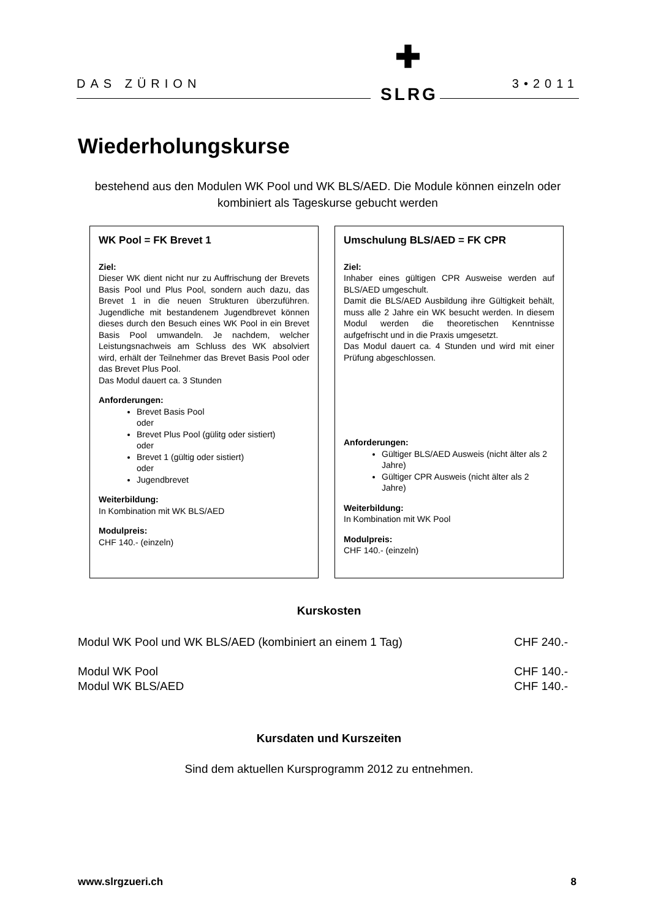DAS ZÜRION 3•2011
✚
SLRG
Wiederholungskurse
bestehend aus den Modulen WK Pool und WK BLS/AED. Die Module können einzeln oder kombiniert als Tageskurse gebucht werden
WK Pool = FK Brevet 1
Ziel:
Dieser WK dient nicht nur zu Auffrischung der Brevets Basis Pool und Plus Pool, sondern auch dazu, das Brevet 1 in die neuen Strukturen überzuführen. Jugendliche mit bestandenem Jugendbrevet können dieses durch den Besuch eines WK Pool in ein Brevet Basis Pool umwandeln. Je nachdem, welcher Leistungsnachweis am Schluss des WK absolviert wird, erhält der Teilnehmer das Brevet Basis Pool oder das Brevet Plus Pool.
Das Modul dauert ca. 3 Stunden
Anforderungen:
Brevet Basis Pool
oder
Brevet Plus Pool (gülitg oder sistiert)
oder
Brevet 1 (gültig oder sistiert)
oder
Jugendbrevet
Weiterbildung:
In Kombination mit WK BLS/AED
Modulpreis:
CHF 140.- (einzeln)
Umschulung BLS/AED = FK CPR
Ziel:
Inhaber eines gültigen CPR Ausweise werden auf BLS/AED umgeschult.
Damit die BLS/AED Ausbildung ihre Gültigkeit behält, muss alle 2 Jahre ein WK besucht werden. In diesem Modul werden die theoretischen Kenntnisse aufgefrischt und in die Praxis umgesetzt.
Das Modul dauert ca. 4 Stunden und wird mit einer Prüfung abgeschlossen.
Anforderungen:
Gültiger BLS/AED Ausweis (nicht älter als 2 Jahre)
Gültiger CPR Ausweis (nicht älter als 2 Jahre)
Weiterbildung:
In Kombination mit WK Pool
Modulpreis:
CHF 140.- (einzeln)
Kurskosten
Modul WK Pool und WK BLS/AED (kombiniert an einem 1 Tag) CHF 240.-
Modul WK Pool CHF 140.-
Modul WK BLS/AED CHF 140.-
Kursdaten und Kurszeiten
Sind dem aktuellen Kursprogramm 2012 zu entnehmen.
www.slrgzueri.ch 8